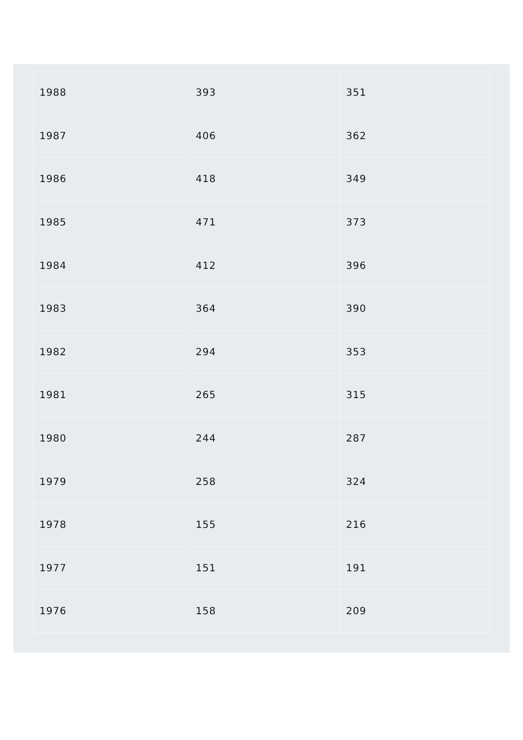| 1988 | 393 | 351 |
| 1987 | 406 | 362 |
| 1986 | 418 | 349 |
| 1985 | 471 | 373 |
| 1984 | 412 | 396 |
| 1983 | 364 | 390 |
| 1982 | 294 | 353 |
| 1981 | 265 | 315 |
| 1980 | 244 | 287 |
| 1979 | 258 | 324 |
| 1978 | 155 | 216 |
| 1977 | 151 | 191 |
| 1976 | 158 | 209 |